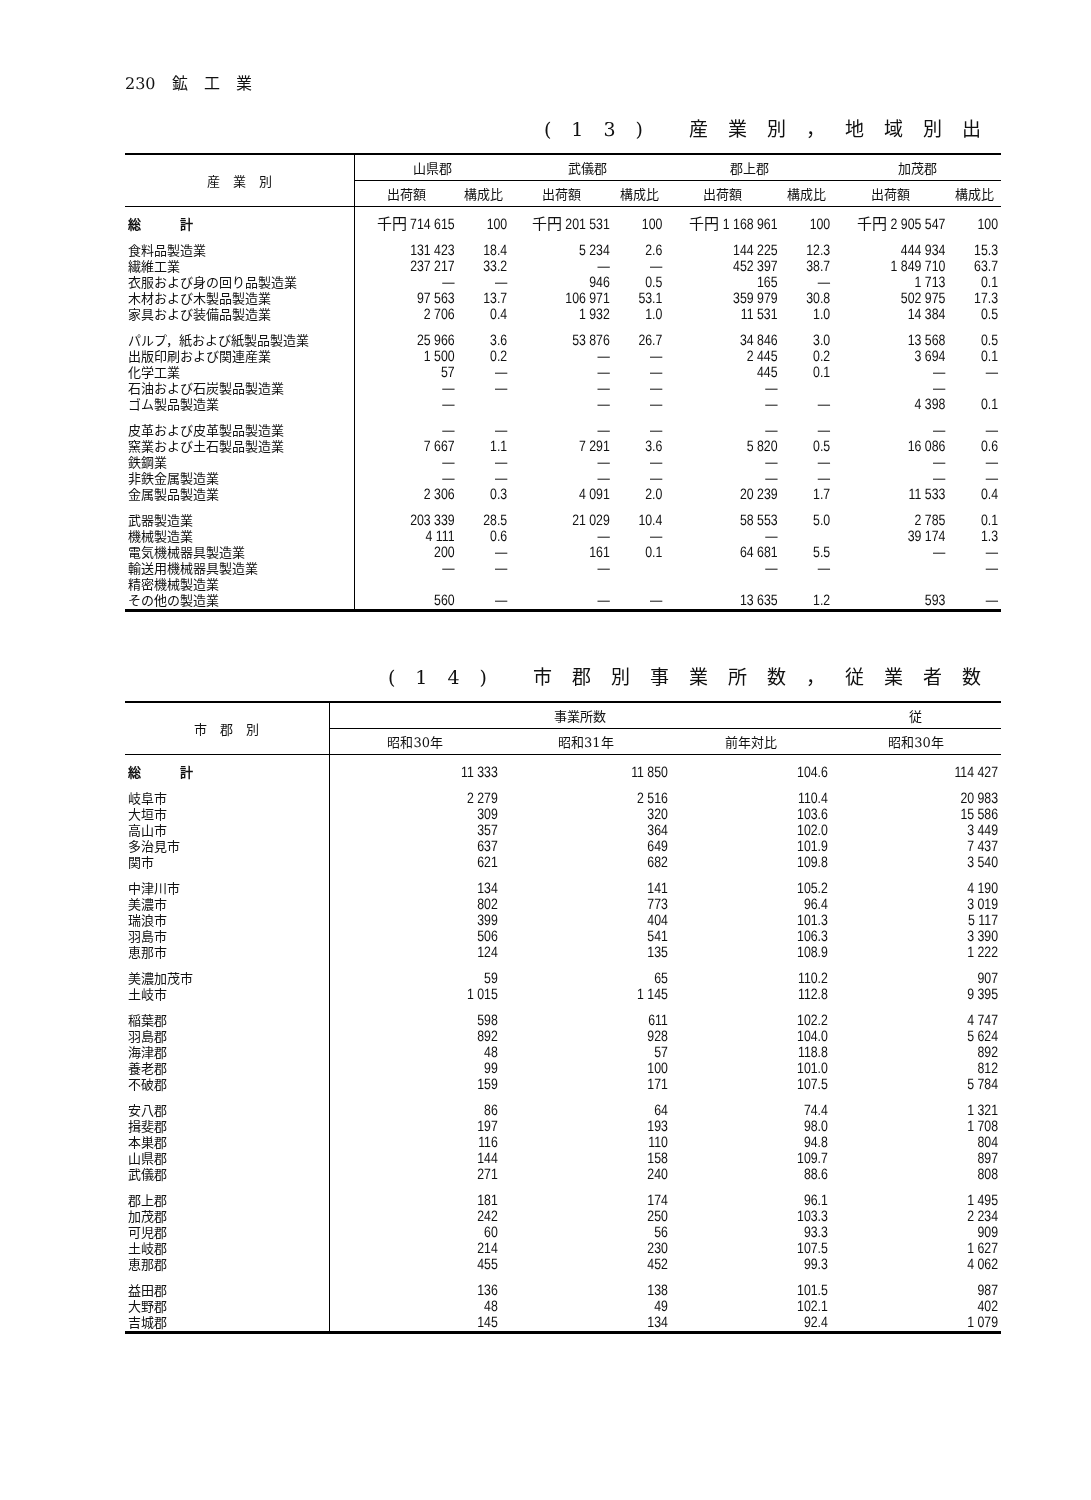230　鉱　工　業
(13) 産業別，地域別出
| 産 業 別 | 山県郡 | | 武儀郡 | | 郡上郡 | | 加茂郡 | |
| --- | --- | --- | --- | --- | --- | --- | --- | --- |
| | 出荷額 | 構成比 | 出荷額 | 構成比 | 出荷額 | 構成比 | 出荷額 | 構成比 |
| 総 計 | 千円 714 615 | 100 | 千円 201 531 | 100 | 千円 1 168 961 | 100 | 千円 2 905 547 | 100 |
| 食料品製造業 | 131 423 | 18.4 | 5 234 | 2.6 | 144 225 | 12.3 | 444 934 | 15.3 |
| 繊維工業 | 237 217 | 33.2 | — | — | 452 397 | 38.7 | 1 849 710 | 63.7 |
| 衣服および身の回り品製造業 | — | — | 946 | 0.5 | 165 | — | 1 713 | 0.1 |
| 木材および木製品製造業 | 97 563 | 13.7 | 106 971 | 53.1 | 359 979 | 30.8 | 502 975 | 17.3 |
| 家具および装備品製造業 | 2 706 | 0.4 | 1 932 | 1.0 | 11 531 | 1.0 | 14 384 | 0.5 |
| パルプ，紙および紙製品製造業 | 25 966 | 3.6 | 53 876 | 26.7 | 34 846 | 3.0 | 13 568 | 0.5 |
| 出版印刷および関連産業 | 1 500 | 0.2 | — | — | 2 445 | 0.2 | 3 694 | 0.1 |
| 化学工業 | 57 | — | — | — | 445 | 0.1 | — | — |
| 石油および石炭製品製造業 | — | — | — | — | — | | — | |
| ゴム製品製造業 | — | | — | — | — | — | 4 398 | 0.1 |
| 皮革および皮革製品製造業 | — | — | — | — | — | — | — | — |
| 窯業および土石製品製造業 | 7 667 | 1.1 | 7 291 | 3.6 | 5 820 | 0.5 | 16 086 | 0.6 |
| 鉄鋼業 | — | — | — | — | — | — | — | — |
| 非鉄金属製造業 | — | — | — | — | — | — | — | — |
| 金属製品製造業 | 2 306 | 0.3 | 4 091 | 2.0 | 20 239 | 1.7 | 11 533 | 0.4 |
| 武器製造業 | 203 339 | 28.5 | 21 029 | 10.4 | 58 553 | 5.0 | 2 785 | 0.1 |
| 機械製造業 | 4 111 | 0.6 | — | — | — | | 39 174 | 1.3 |
| 電気機械器具製造業 | 200 | — | 161 | 0.1 | 64 681 | 5.5 | — | — |
| 輸送用機械器具製造業 | — | — | — | | — | — | | — |
| 精密機械製造業 | | | | | | | | |
| その他の製造業 | 560 | — | — | — | 13 635 | 1.2 | 593 | — |
(14) 市郡別事業所数，従業者数
| 市 郡 別 | 事業所数 | | | 従 |
| --- | --- | --- | --- | --- |
| | 昭和30年 | 昭和31年 | 前年対比 | 昭和30年 |
| 総 計 | 11 333 | 11 850 | 104.6 | 114 427 |
| 岐阜市 | 2 279 | 2 516 | 110.4 | 20 983 |
| 大垣市 | 309 | 320 | 103.6 | 15 586 |
| 高山市 | 357 | 364 | 102.0 | 3 449 |
| 多治見市 | 637 | 649 | 101.9 | 7 437 |
| 関市 | 621 | 682 | 109.8 | 3 540 |
| 中津川市 | 134 | 141 | 105.2 | 4 190 |
| 美濃市 | 802 | 773 | 96.4 | 3 019 |
| 瑞浪市 | 399 | 404 | 101.3 | 5 117 |
| 羽島市 | 506 | 541 | 106.3 | 3 390 |
| 恵那市 | 124 | 135 | 108.9 | 1 222 |
| 美濃加茂市 | 59 | 65 | 110.2 | 907 |
| 土岐市 | 1 015 | 1 145 | 112.8 | 9 395 |
| 稲葉郡 | 598 | 611 | 102.2 | 4 747 |
| 羽島郡 | 892 | 928 | 104.0 | 5 624 |
| 海津郡 | 48 | 57 | 118.8 | 892 |
| 養老郡 | 99 | 100 | 101.0 | 812 |
| 不破郡 | 159 | 171 | 107.5 | 5 784 |
| 安八郡 | 86 | 64 | 74.4 | 1 321 |
| 揖斐郡 | 197 | 193 | 98.0 | 1 708 |
| 本巣郡 | 116 | 110 | 94.8 | 804 |
| 山県郡 | 144 | 158 | 109.7 | 897 |
| 武儀郡 | 271 | 240 | 88.6 | 808 |
| 郡上郡 | 181 | 174 | 96.1 | 1 495 |
| 加茂郡 | 242 | 250 | 103.3 | 2 234 |
| 可児郡 | 60 | 56 | 93.3 | 909 |
| 土岐郡 | 214 | 230 | 107.5 | 1 627 |
| 恵那郡 | 455 | 452 | 99.3 | 4 062 |
| 益田郡 | 136 | 138 | 101.5 | 987 |
| 大野郡 | 48 | 49 | 102.1 | 402 |
| 吉城郡 | 145 | 134 | 92.4 | 1 079 |